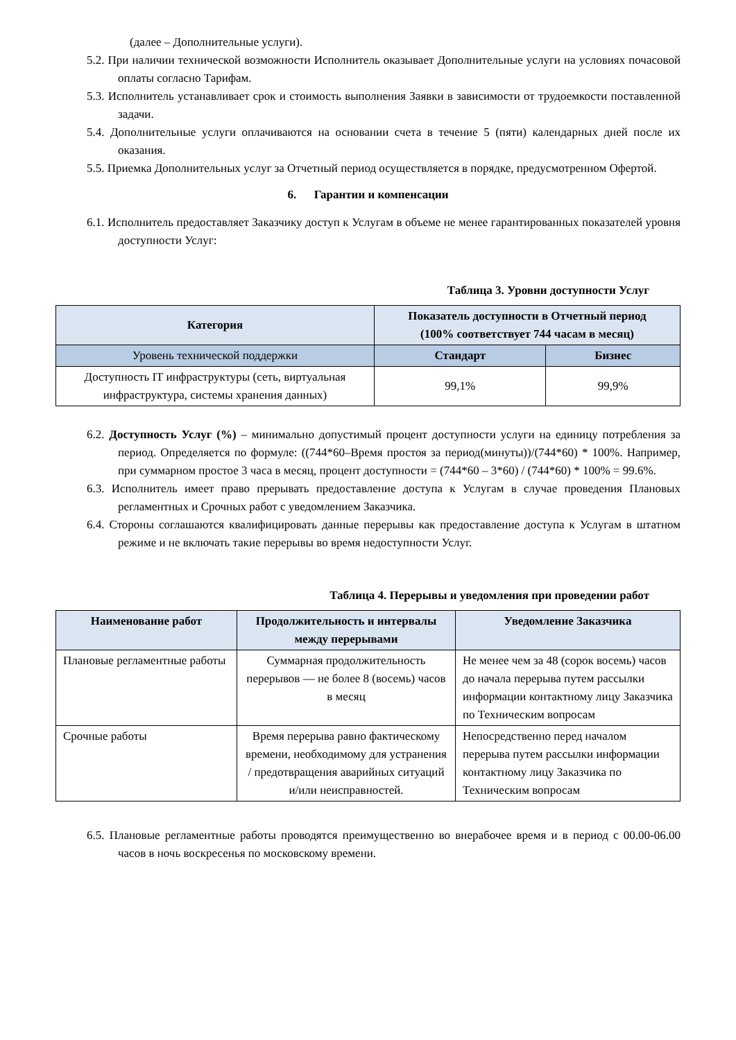(далее – Дополнительные услуги).
5.2. При наличии технической возможности Исполнитель оказывает Дополнительные услуги на условиях почасовой оплаты согласно Тарифам.
5.3. Исполнитель устанавливает срок и стоимость выполнения Заявки в зависимости от трудоемкости поставленной задачи.
5.4. Дополнительные услуги оплачиваются на основании счета в течение 5 (пяти) календарных дней после их оказания.
5.5. Приемка Дополнительных услуг за Отчетный период осуществляется в порядке, предусмотренном Офертой.
6. Гарантии и компенсации
6.1. Исполнитель предоставляет Заказчику доступ к Услугам в объеме не менее гарантированных показателей уровня доступности Услуг:
Таблица 3. Уровни доступности Услуг
| Категория | Показатель доступности в Отчетный период (100% соответствует 744 часам в месяц) | |
| --- | --- | --- |
| Уровень технической поддержки | Стандарт | Бизнес |
| Доступность IT инфраструктуры (сеть, виртуальная инфраструктура, системы хранения данных) | 99,1% | 99,9% |
6.2. Доступность Услуг (%) – минимально допустимый процент доступности услуги на единицу потребления за период. Определяется по формуле: ((744*60–Время простоя за период(минуты))/(744*60) * 100%. Например, при суммарном простое 3 часа в месяц, процент доступности = (744*60 – 3*60) / (744*60) * 100% = 99.6%.
6.3. Исполнитель имеет право прерывать предоставление доступа к Услугам в случае проведения Плановых регламентных и Срочных работ с уведомлением Заказчика.
6.4. Стороны соглашаются квалифицировать данные перерывы как предоставление доступа к Услугам в штатном режиме и не включать такие перерывы во время недоступности Услуг.
Таблица 4. Перерывы и уведомления при проведении работ
| Наименование работ | Продолжительность и интервалы между перерывами | Уведомление Заказчика |
| --- | --- | --- |
| Плановые регламентные работы | Суммарная продолжительность перерывов — не более 8 (восемь) часов в месяц | Не менее чем за 48 (сорок восемь) часов до начала перерыва путем рассылки информации контактному лицу Заказчика по Техническим вопросам |
| Срочные работы | Время перерыва равно фактическому времени, необходимому для устранения / предотвращения аварийных ситуаций и/или неисправностей. | Непосредственно перед началом перерыва путем рассылки информации контактному лицу Заказчика по Техническим вопросам |
6.5. Плановые регламентные работы проводятся преимущественно во внерабочее время и в период с 00.00-06.00 часов в ночь воскресенья по московскому времени.